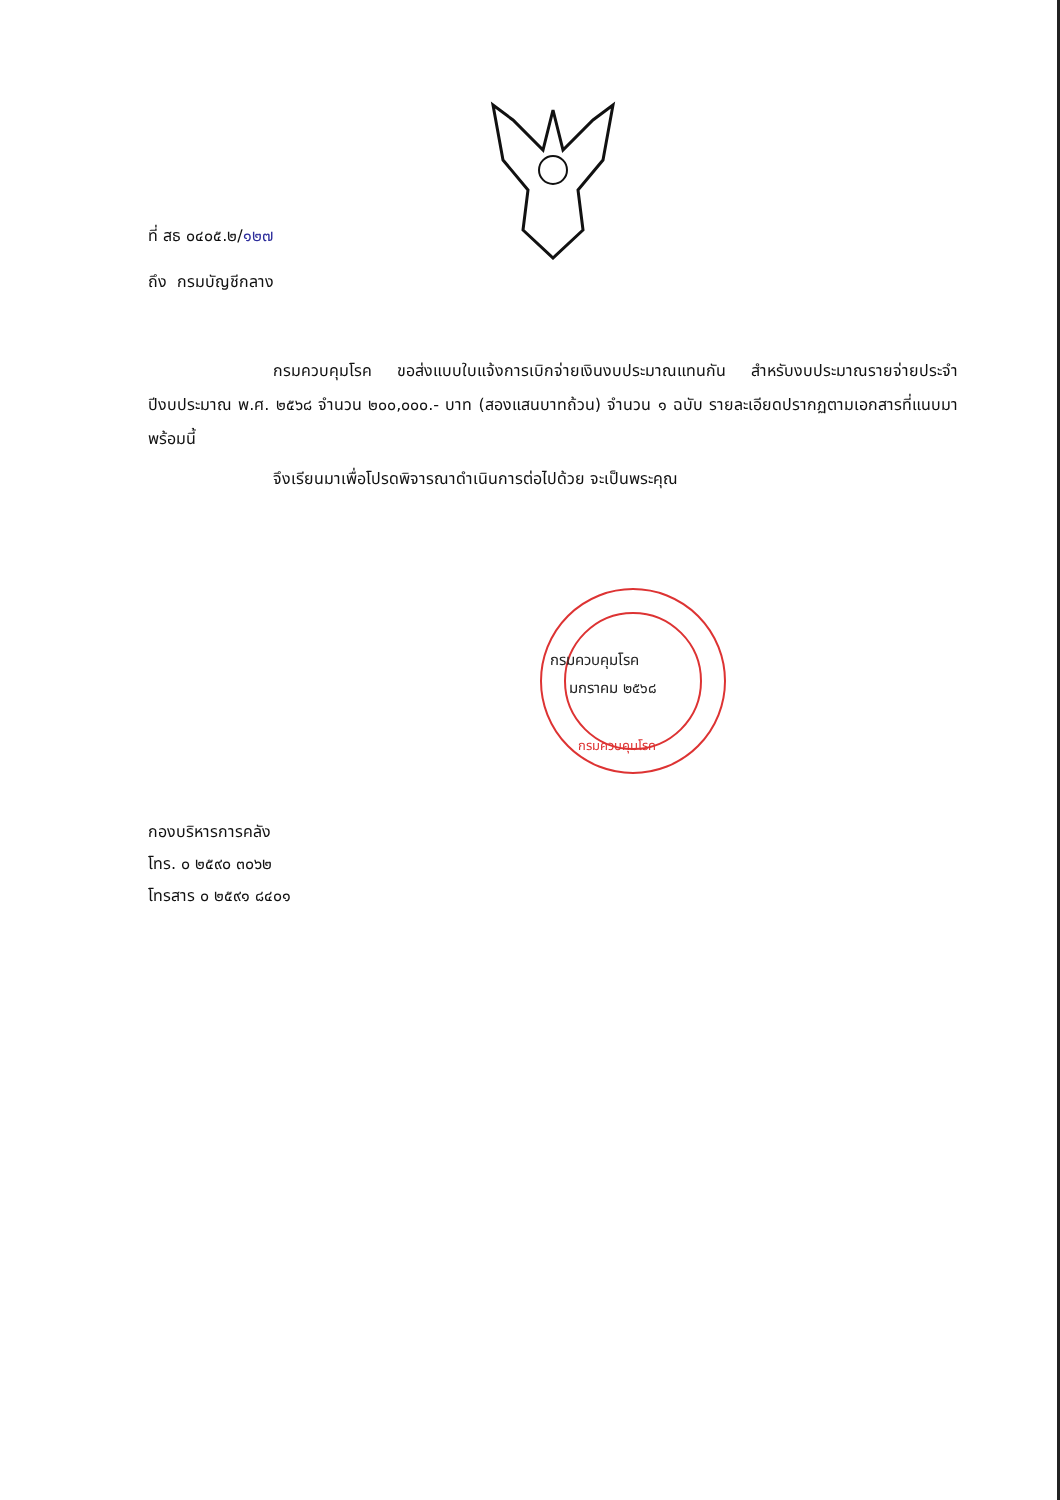ที่ สธ ๐๔๐๕.๒/๑๒๗
ถึง กรมบัญชีกลาง
กรมควบคุมโรค ขอส่งแบบใบแจ้งการเบิกจ่ายเงินงบประมาณแทนกัน สำหรับงบประมาณรายจ่ายประจำปีงบประมาณ พ.ศ. ๒๕๖๘ จำนวน ๒๐๐,๐๐๐.- บาท (สองแสนบาทถ้วน) จำนวน ๑ ฉบับ รายละเอียดปรากฏตามเอกสารที่แนบมาพร้อมนี้
จึงเรียนมาเพื่อโปรดพิจารณาดำเนินการต่อไปด้วย จะเป็นพระคุณ
กรมควบคุมโรค
มกราคม ๒๕๖๘
กรมควบคุมโรค
กองบริหารการคลัง
โทร. ๐ ๒๕๙๐ ๓๐๖๒
โทรสาร ๐ ๒๕๙๑ ๘๔๐๑